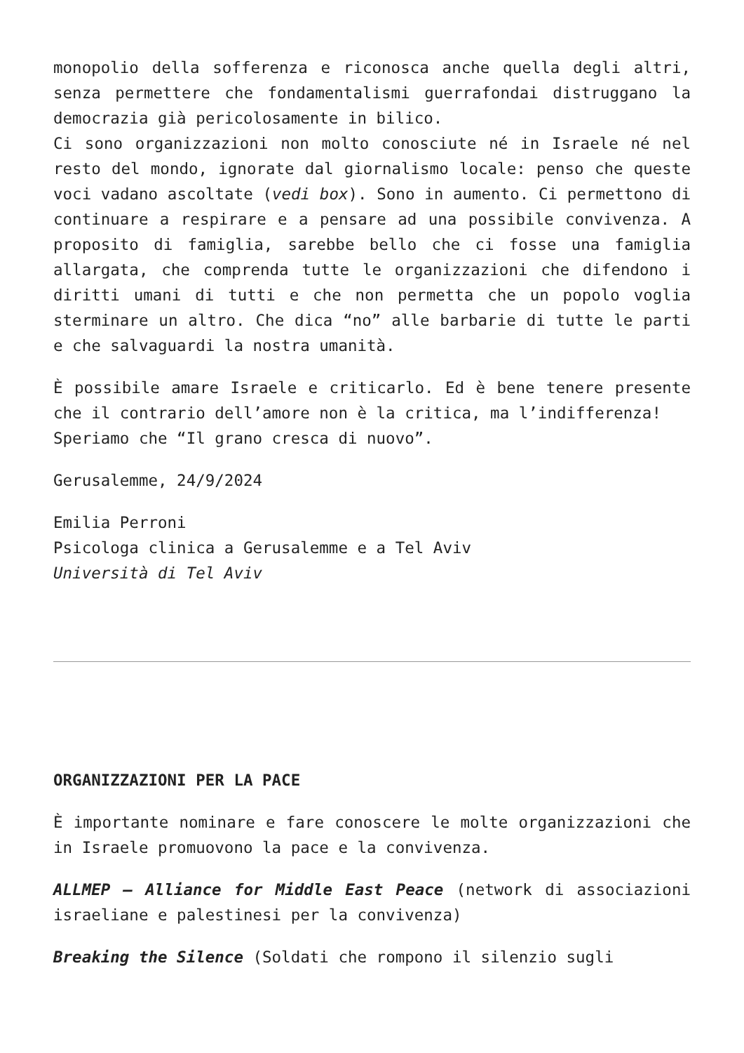monopolio della sofferenza e riconosca anche quella degli altri, senza permettere che fondamentalismi guerrafondai distruggano la democrazia già pericolosamente in bilico.
Ci sono organizzazioni non molto conosciute né in Israele né nel resto del mondo, ignorate dal giornalismo locale: penso che queste voci vadano ascoltate (vedi box). Sono in aumento. Ci permettono di continuare a respirare e a pensare ad una possibile convivenza. A proposito di famiglia, sarebbe bello che ci fosse una famiglia allargata, che comprenda tutte le organizzazioni che difendono i diritti umani di tutti e che non permetta che un popolo voglia sterminare un altro. Che dica “no” alle barbarie di tutte le parti e che salvaguardi la nostra umanità.
È possibile amare Israele e criticarlo. Ed è bene tenere presente che il contrario dell’amore non è la critica, ma l’indifferenza!
Speriamo che “Il grano cresca di nuovo”.
Gerusalemme, 24/9/2024
Emilia Perroni
Psicologa clinica a Gerusalemme e a Tel Aviv
Università di Tel Aviv
ORGANIZZAZIONI PER LA PACE
È importante nominare e fare conoscere le molte organizzazioni che in Israele promuovono la pace e la convivenza.
ALLMEP – Alliance for Middle East Peace (network di associazioni israeliane e palestinesi per la convivenza)
Breaking the Silence (Soldati che rompono il silenzio sugli